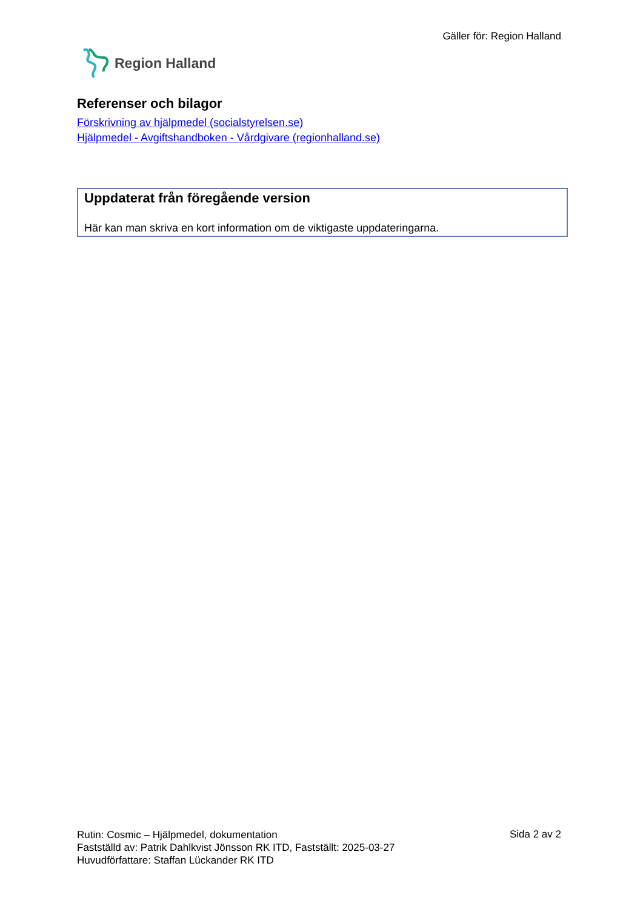Gäller för: Region Halland
Region Halland
Referenser och bilagor
Förskrivning av hjälpmedel (socialstyrelsen.se)
Hjälpmedel - Avgiftshandboken - Vårdgivare (regionhalland.se)
Uppdaterat från föregående version
Här kan man skriva en kort information om de viktigaste uppdateringarna.
Rutin: Cosmic – Hjälpmedel, dokumentation
Fastställd av: Patrik Dahlkvist Jönsson RK ITD, Fastställt: 2025-03-27
Huvudförfattare: Staffan Lückander RK ITD
Sida 2 av 2